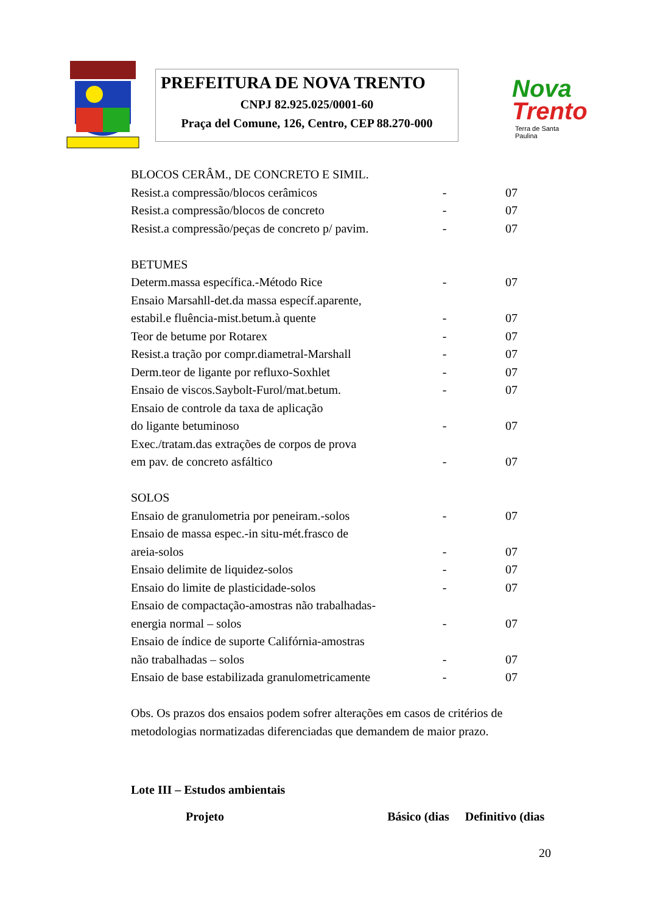PREFEITURA DE NOVA TRENTO
CNPJ 82.925.025/0001-60
Praça del Comune, 126, Centro, CEP 88.270-000
Nova
Trento
Terra de Santa Paulina
| BLOCOS CERÂM., DE CONCRETO E SIMIL. | | |
| Resist.a compressão/blocos cerâmicos | - | 07 |
| Resist.a compressão/blocos de concreto | - | 07 |
| Resist.a compressão/peças de concreto p/ pavim. | - | 07 |
| BETUMES | | |
| Determ.massa específica.-Método Rice | - | 07 |
| Ensaio Marsahll-det.da massa específ.aparente, | | |
| estabil.e fluência-mist.betum.à quente | - | 07 |
| Teor de betume por Rotarex | - | 07 |
| Resist.a tração por compr.diametral-Marshall | - | 07 |
| Derm.teor de ligante por refluxo-Soxhlet | - | 07 |
| Ensaio de viscos.Saybolt-Furol/mat.betum. | - | 07 |
| Ensaio de controle da taxa de aplicação | | |
| do ligante betuminoso | - | 07 |
| Exec./tratam.das extrações de corpos de prova | | |
| em pav. de concreto asfáltico | - | 07 |
| SOLOS | | |
| Ensaio de granulometria por peneiram.-solos | - | 07 |
| Ensaio de massa espec.-in situ-mét.frasco de | | |
| areia-solos | - | 07 |
| Ensaio delimite de liquidez-solos | - | 07 |
| Ensaio do limite de plasticidade-solos | - | 07 |
| Ensaio de compactação-amostras não trabalhadas- | | |
| energia normal – solos | - | 07 |
| Ensaio de índice de suporte Califórnia-amostras | | |
| não trabalhadas – solos | - | 07 |
| Ensaio de base estabilizada granulometricamente | - | 07 |
Obs. Os prazos dos ensaios podem sofrer alterações em casos de critérios de metodologias normatizadas diferenciadas que demandem de maior prazo.
Lote III – Estudos ambientais
| Projeto | Básico (dias | Definitivo (dias |
| --- | --- | --- |
20